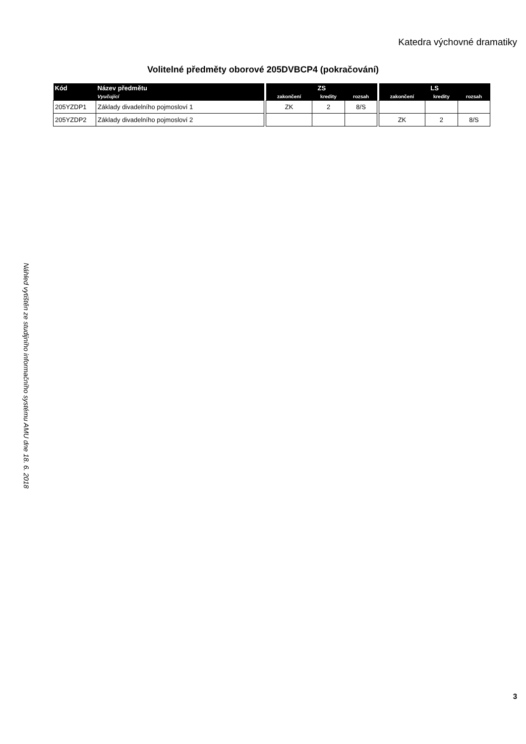Katedra výchovné dramatiky
Volitelné předměty oborové 205DVBCP4 (pokračování)
Náhled vytištěn ze studijního informačního systému AMU dne 18. 6. 2018
| Kód | Název předmětu | | ZS | | | | LS | | |
| --- | --- | --- | --- | --- | --- | --- | --- | --- | --- |
| | Vyučující | | zakončení | kredity | rozsah | | zakončení | kredity | rozsah |
| 205YZDP1 | Základy divadelního pojmosloví 1 | | ZK | 2 | 8/S | | | | |
| 205YZDP2 | Základy divadelního pojmosloví 2 | | | | | | ZK | 2 | 8/S |
3